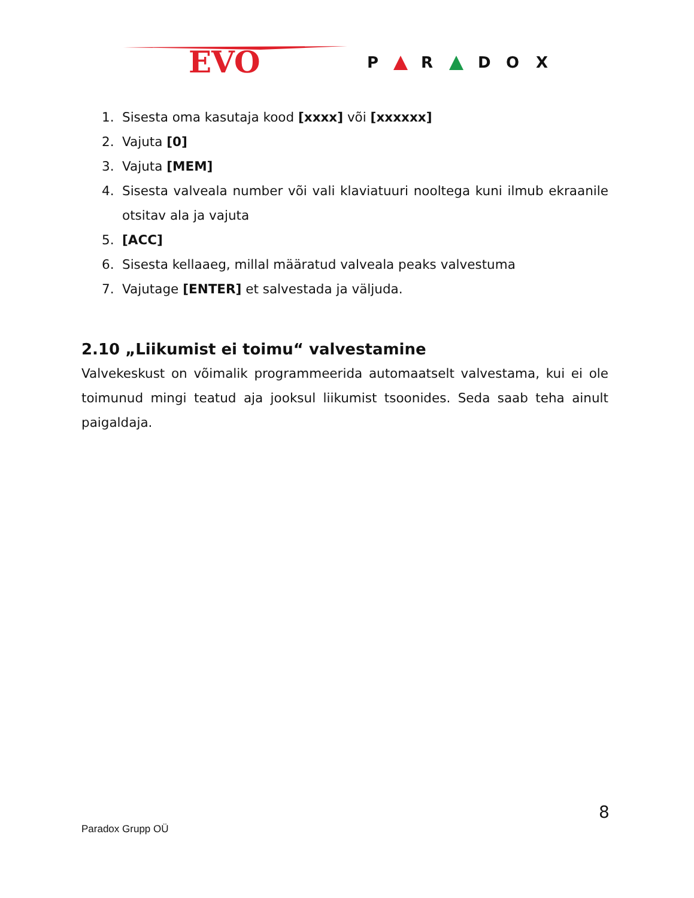EVO
P
R
D
O
X
1. Sisesta oma kasutaja kood [xxxx] või [xxxxxx]
2. Vajuta [0]
3. Vajuta [MEM]
4. Sisesta valveala number või vali klaviatuuri nooltega kuni ilmub ekraanile otsitav ala ja vajuta
5. [ACC]
6. Sisesta kellaaeg, millal määratud valveala peaks valvestuma
7. Vajutage [ENTER] et salvestada ja väljuda.
2.10 „Liikumist ei toimu“ valvestamine
Valvekeskust on võimalik programmeerida automaatselt valvestama, kui ei ole toimunud mingi teatud aja jooksul liikumist tsoonides. Seda saab teha ainult paigaldaja.
8
Paradox Grupp OÜ